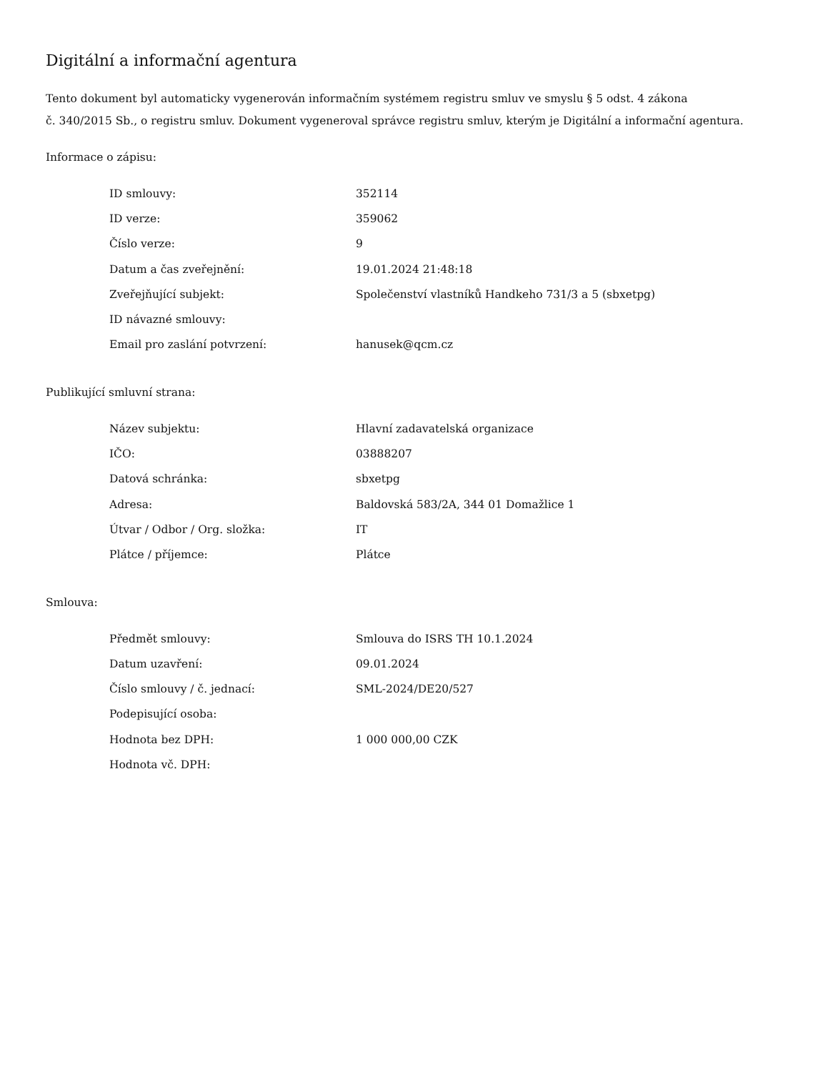Digitální a informační agentura
Tento dokument byl automaticky vygenerován informačním systémem registru smluv ve smyslu § 5 odst. 4 zákona
č. 340/2015 Sb., o registru smluv. Dokument vygeneroval správce registru smluv, kterým je Digitální a informační agentura.
Informace o zápisu:
| ID smlouvy: | 352114 |
| ID verze: | 359062 |
| Číslo verze: | 9 |
| Datum a čas zveřejnění: | 19.01.2024 21:48:18 |
| Zveřejňující subjekt: | Společenství vlastníků Handkeho 731/3 a 5 (sbxetpg) |
| ID návazné smlouvy: | |
| Email pro zaslání potvrzení: | hanusek@qcm.cz |
Publikující smluvní strana:
| Název subjektu: | Hlavní zadavatelská organizace |
| IČO: | 03888207 |
| Datová schránka: | sbxetpg |
| Adresa: | Baldovská 583/2A, 344 01 Domažlice 1 |
| Útvar / Odbor / Org. složka: | IT |
| Plátce / příjemce: | Plátce |
Smlouva:
| Předmět smlouvy: | Smlouva do ISRS TH 10.1.2024 |
| Datum uzavření: | 09.01.2024 |
| Číslo smlouvy / č. jednací: | SML-2024/DE20/527 |
| Podepisující osoba: | |
| Hodnota bez DPH: | 1 000 000,00 CZK |
| Hodnota vč. DPH: | |